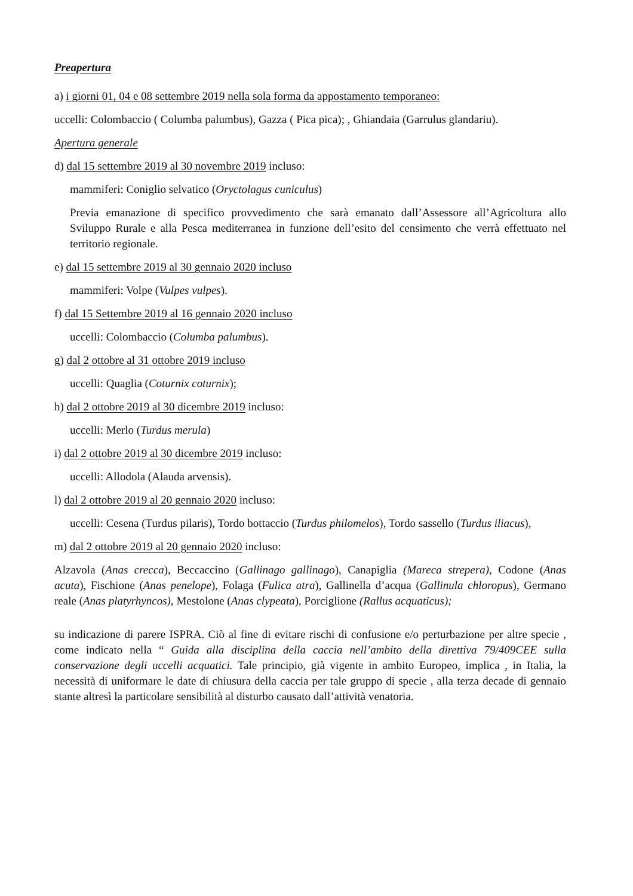Preapertura
a) i giorni 01, 04 e 08 settembre 2019 nella sola forma da appostamento temporaneo:
uccelli: Colombaccio ( Columba palumbus), Gazza ( Pica pica); , Ghiandaia (Garrulus glandariu).
Apertura generale
d) dal 15 settembre 2019 al 30 novembre 2019 incluso:
mammiferi: Coniglio selvatico (Oryctolagus cuniculus)
Previa emanazione di specifico provvedimento che sarà emanato dall’Assessore all’Agricoltura allo Sviluppo Rurale e alla Pesca mediterranea in funzione dell’esito del censimento che verrà effettuato nel territorio regionale.
e) dal 15 settembre 2019 al 30 gennaio 2020 incluso
mammiferi: Volpe (Vulpes vulpes).
f) dal 15 Settembre 2019 al 16 gennaio 2020 incluso
uccelli: Colombaccio (Columba palumbus).
g) dal 2 ottobre al 31 ottobre 2019 incluso
uccelli: Quaglia (Coturnix coturnix);
h) dal 2 ottobre 2019 al 30 dicembre 2019 incluso:
uccelli: Merlo (Turdus merula)
i) dal 2 ottobre 2019 al 30 dicembre 2019 incluso:
uccelli: Allodola (Alauda arvensis).
l) dal 2 ottobre 2019 al 20 gennaio 2020 incluso:
uccelli: Cesena (Turdus pilaris), Tordo bottaccio (Turdus philomelos), Tordo sassello (Turdus iliacus),
m) dal 2 ottobre 2019 al 20 gennaio 2020 incluso:
Alzavola (Anas crecca), Beccaccino (Gallinago gallinago), Canapiglia (Mareca strepera), Codone (Anas acuta), Fischione (Anas penelope), Folaga (Fulica atra), Gallinella d’acqua (Gallinula chloropus), Germano reale (Anas platyrhyncos), Mestolone (Anas clypeata), Porciglione (Rallus acquaticus);
su indicazione di parere ISPRA. Ciò al fine di evitare rischi di confusione e/o perturbazione per altre specie , come indicato nella “ Guida alla disciplina della caccia nell’ambito della direttiva 79/409CEE sulla conservazione degli uccelli acquatici. Tale principio, già vigente in ambito Europeo, implica , in Italia, la necessità di uniformare le date di chiusura della caccia per tale gruppo di specie , alla terza decade di gennaio stante altresì la particolare sensibilità al disturbo causato dall’attività venatoria.